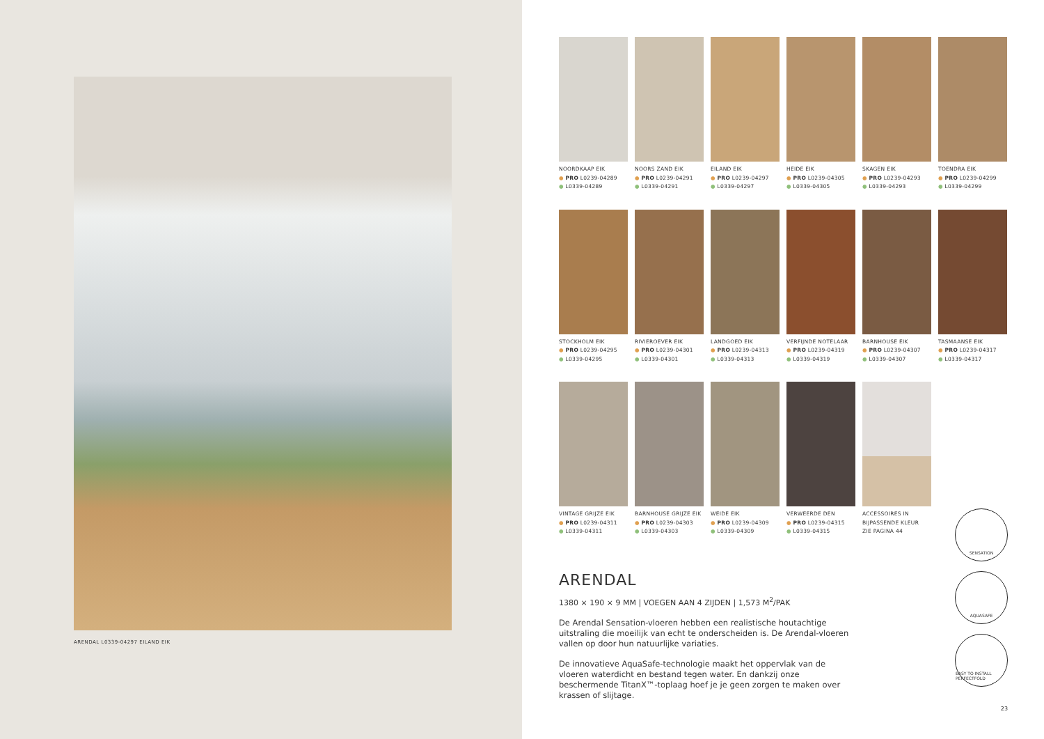ARENDAL L0339-04297 EILAND EIK
NOORDKAAP EIK
● PRO L0239-04289
● L0339-04289
NOORS ZAND EIK
● PRO L0239-04291
● L0339-04291
EILAND EIK
● PRO L0239-04297
● L0339-04297
HEIDE EIK
● PRO L0239-04305
● L0339-04305
SKAGEN EIK
● PRO L0239-04293
● L0339-04293
TOENDRA EIK
● PRO L0239-04299
● L0339-04299
STOCKHOLM EIK
● PRO L0239-04295
● L0339-04295
RIVIEROEVER EIK
● PRO L0239-04301
● L0339-04301
LANDGOED EIK
● PRO L0239-04313
● L0339-04313
VERFIJNDE NOTELAAR
● PRO L0239-04319
● L0339-04319
BARNHOUSE EIK
● PRO L0239-04307
● L0339-04307
TASMAANSE EIK
● PRO L0239-04317
● L0339-04317
VINTAGE GRIJZE EIK
● PRO L0239-04311
● L0339-04311
BARNHOUSE GRIJZE EIK
● PRO L0239-04303
● L0339-04303
WEIDE EIK
● PRO L0239-04309
● L0339-04309
VERWEERDE DEN
● PRO L0239-04315
● L0339-04315
ACCESSOIRES IN
BIJPASSENDE KLEUR
ZIE PAGINA 44
ARENDAL
1380 × 190 × 9 MM | VOEGEN AAN 4 ZIJDEN | 1,573 M<sup>2</sup>/PAK
De Arendal Sensation-vloeren hebben een realistische houtachtige uitstraling die moeilijk van echt te onderscheiden is. De Arendal-vloeren vallen op door hun natuurlijke variaties.
De innovatieve AquaSafe-technologie maakt het oppervlak van de vloeren waterdicht en bestand tegen water. En dankzij onze beschermende TitanX™-toplaag hoef je je geen zorgen te maken over krassen of slijtage.
SENSATION
AQUASAFE
EASY TO INSTALL PERFECTFOLD
23